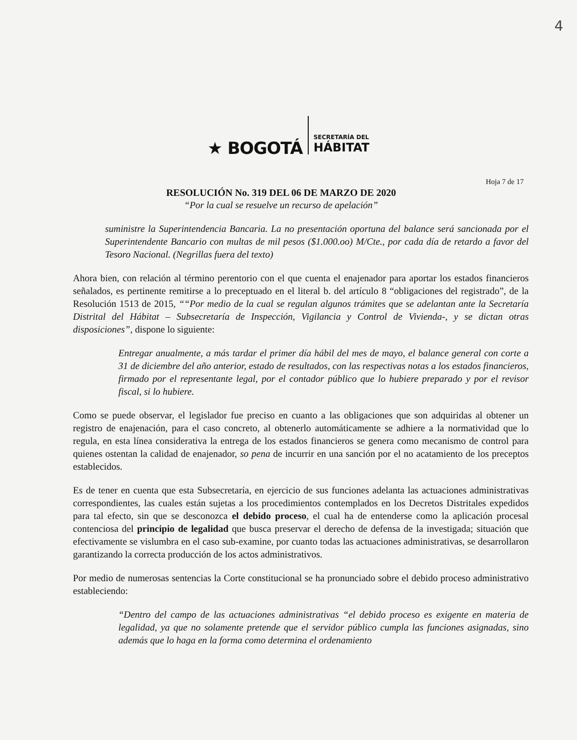4
★ BOGOTÁ
SECRETARÍA DEL
HÁBITAT
Hoja 7 de 17
RESOLUCIÓN No. 319 DEL 06 DE MARZO DE 2020
“Por la cual se resuelve un recurso de apelación”
suministre la Superintendencia Bancaria. La no presentación oportuna del balance será sancionada por el Superintendente Bancario con multas de mil pesos ($1.000.oo) M/Cte., por cada día de retardo a favor del Tesoro Nacional. (Negrillas fuera del texto)
Ahora bien, con relación al término perentorio con el que cuenta el enajenador para aportar los estados financieros señalados, es pertinente remitirse a lo preceptuado en el literal b. del artículo 8 “obligaciones del registrado”, de la Resolución 1513 de 2015, ““Por medio de la cual se regulan algunos trámites que se adelantan ante la Secretaría Distrital del Hábitat – Subsecretaría de Inspección, Vigilancia y Control de Vivienda-, y se dictan otras disposiciones”, dispone lo siguiente:
Entregar anualmente, a más tardar el primer día hábil del mes de mayo, el balance general con corte a 31 de diciembre del año anterior, estado de resultados, con las respectivas notas a los estados financieros, firmado por el representante legal, por el contador público que lo hubiere preparado y por el revisor fiscal, si lo hubiere.
Como se puede observar, el legislador fue preciso en cuanto a las obligaciones que son adquiridas al obtener un registro de enajenación, para el caso concreto, al obtenerlo automáticamente se adhiere a la normatividad que lo regula, en esta línea considerativa la entrega de los estados financieros se genera como mecanismo de control para quienes ostentan la calidad de enajenador, so pena de incurrir en una sanción por el no acatamiento de los preceptos establecidos.
Es de tener en cuenta que esta Subsecretaría, en ejercicio de sus funciones adelanta las actuaciones administrativas correspondientes, las cuales están sujetas a los procedimientos contemplados en los Decretos Distritales expedidos para tal efecto, sin que se desconozca el debido proceso, el cual ha de entenderse como la aplicación procesal contenciosa del principio de legalidad que busca preservar el derecho de defensa de la investigada; situación que efectivamente se vislumbra en el caso sub-examine, por cuanto todas las actuaciones administrativas, se desarrollaron garantizando la correcta producción de los actos administrativos.
Por medio de numerosas sentencias la Corte constitucional se ha pronunciado sobre el debido proceso administrativo estableciendo:
“Dentro del campo de las actuaciones administrativas “el debido proceso es exigente en materia de legalidad, ya que no solamente pretende que el servidor público cumpla las funciones asignadas, sino además que lo haga en la forma como determina el ordenamiento